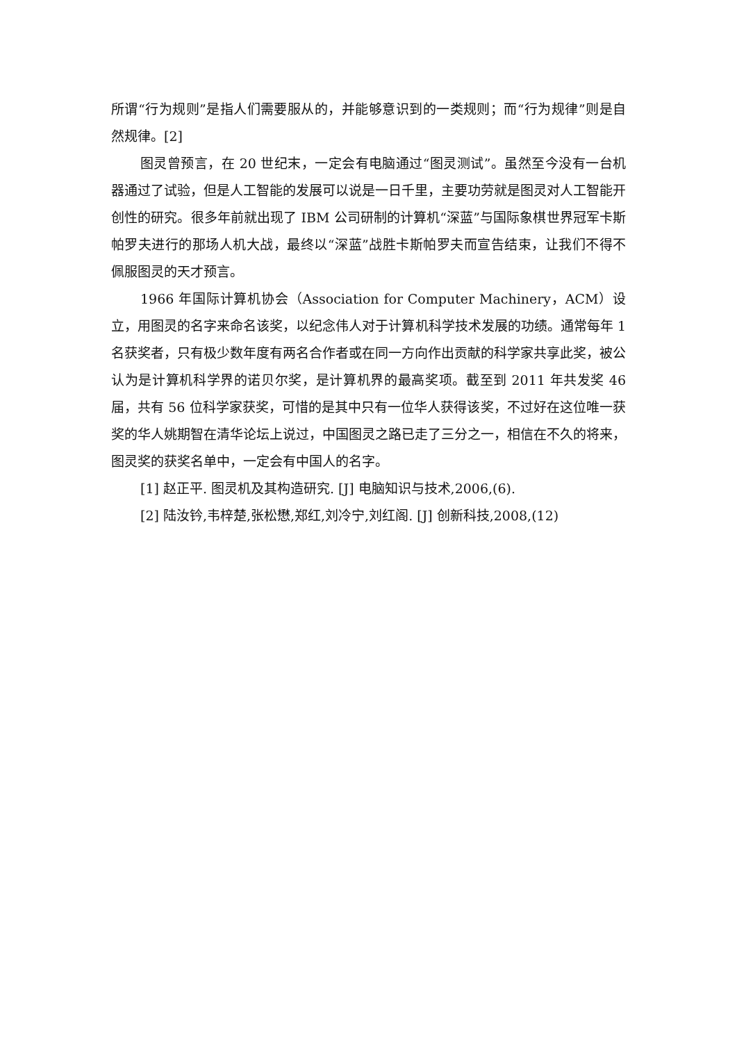所谓“行为规则”是指人们需要服从的，并能够意识到的一类规则；而“行为规律”则是自然规律。[2]
图灵曾预言，在 20 世纪末，一定会有电脑通过“图灵测试”。虽然至今没有一台机器通过了试验，但是人工智能的发展可以说是一日千里，主要功劳就是图灵对人工智能开创性的研究。很多年前就出现了 IBM 公司研制的计算机“深蓝”与国际象棋世界冠军卡斯帕罗夫进行的那场人机大战，最终以“深蓝”战胜卡斯帕罗夫而宣告结束，让我们不得不佩服图灵的天才预言。
1966 年国际计算机协会（Association for Computer Machinery，ACM）设立，用图灵的名字来命名该奖，以纪念伟人对于计算机科学技术发展的功绩。通常每年 1 名获奖者，只有极少数年度有两名合作者或在同一方向作出贡献的科学家共享此奖，被公认为是计算机科学界的诺贝尔奖，是计算机界的最高奖项。截至到 2011 年共发奖 46 届，共有 56 位科学家获奖，可惜的是其中只有一位华人获得该奖，不过好在这位唯一获奖的华人姚期智在清华论坛上说过，中国图灵之路已走了三分之一，相信在不久的将来，图灵奖的获奖名单中，一定会有中国人的名字。
[1] 赵正平. 图灵机及其构造研究. [J] 电脑知识与技术,2006,(6).
[2] 陆汝钤,韦梓楚,张松懋,郑红,刘冷宁,刘红阁. [J] 创新科技,2008,(12)